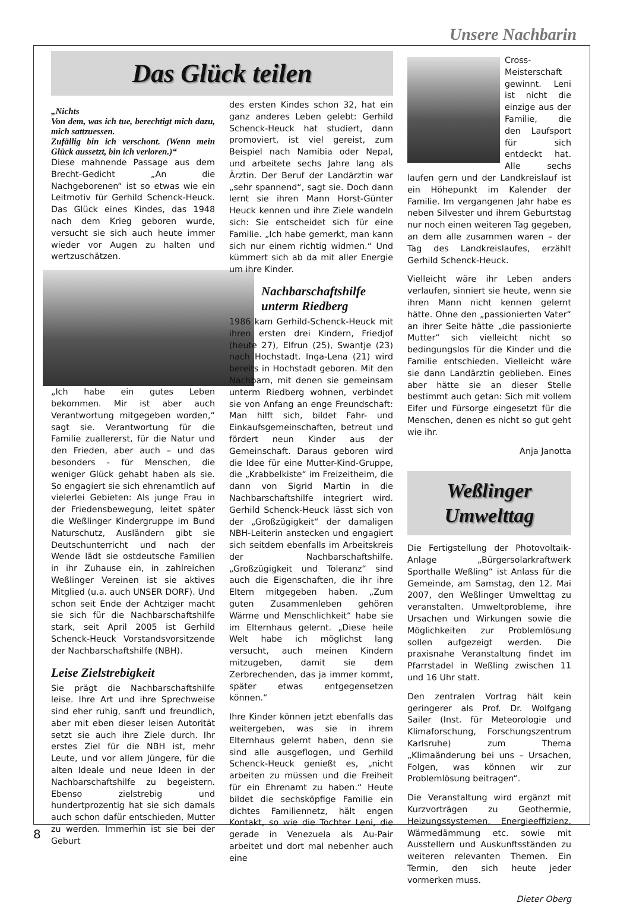Unsere Nachbarin
Das Glück teilen
„Nichts
Von dem, was ich tue, berechtigt mich dazu, mich sattzuessen.
Zufällig bin ich verschont. (Wenn mein Glück aussetzt, bin ich verloren.)“
Diese mahnende Passage aus dem Brecht-Gedicht „An die Nachgeborenen“ ist so etwas wie ein Leitmotiv für Gerhild Schenck-Heuck. Das Glück eines Kindes, das 1948 nach dem Krieg geboren wurde, versucht sie sich auch heute immer wieder vor Augen zu halten und wertzuschätzen.
„Ich habe ein gutes Leben bekommen. Mir ist aber auch Verantwortung mitgegeben worden,“ sagt sie. Verantwortung für die Familie zuallererst, für die Natur und den Frieden, aber auch – und das besonders - für Menschen, die weniger Glück gehabt haben als sie. So engagiert sie sich ehrenamtlich auf vielerlei Gebieten: Als junge Frau in der Friedensbewegung, leitet später die Weßlinger Kindergruppe im Bund Naturschutz, Ausländern gibt sie Deutschunterricht und nach der Wende lädt sie ostdeutsche Familien in ihr Zuhause ein, in zahlreichen Weßlinger Vereinen ist sie aktives Mitglied (u.a. auch UNSER DORF). Und schon seit Ende der Achtziger macht sie sich für die Nachbarschaftshilfe stark, seit April 2005 ist Gerhild Schenck-Heuck Vorstandsvorsitzende der Nachbarschaftshilfe (NBH).
Leise Zielstrebigkeit
Sie prägt die Nachbarschaftshilfe leise. Ihre Art und ihre Sprechweise sind eher ruhig, sanft und freundlich, aber mit eben dieser leisen Autorität setzt sie auch ihre Ziele durch. Ihr erstes Ziel für die NBH ist, mehr Leute, und vor allem Jüngere, für die alten Ideale und neue Ideen in der Nachbarschaftshilfe zu begeistern. Ebenso zielstrebig und hundertprozentig hat sie sich damals auch schon dafür entschieden, Mutter zu werden. Immerhin ist sie bei der Geburt
des ersten Kindes schon 32, hat ein ganz anderes Leben gelebt: Gerhild Schenck-Heuck hat studiert, dann promoviert, ist viel gereist, zum Beispiel nach Namibia oder Nepal, und arbeitete sechs Jahre lang als Ärztin. Der Beruf der Landärztin war „sehr spannend“, sagt sie. Doch dann lernt sie ihren Mann Horst-Günter Heuck kennen und ihre Ziele wandeln sich: Sie entscheidet sich für eine Familie. „Ich habe gemerkt, man kann sich nur einem richtig widmen.“ Und kümmert sich ab da mit aller Energie um ihre Kinder.
Nachbarschaftshilfe unterm Riedberg
1986 kam Gerhild-Schenck-Heuck mit ihren ersten drei Kindern, Friedjof (heute 27), Elfrun (25), Swantje (23) nach Hochstadt. Inga-Lena (21) wird bereits in Hochstadt geboren. Mit den Nachbarn, mit denen sie gemeinsam unterm Riedberg wohnen, verbindet sie von Anfang an enge Freundschaft: Man hilft sich, bildet Fahr- und Einkaufsgemeinschaften, betreut und fördert neun Kinder aus der Gemeinschaft. Daraus geboren wird die Idee für eine Mutter-Kind-Gruppe, die „Krabbelkiste“ im Freizeitheim, die dann von Sigrid Martin in die Nachbarschaftshilfe integriert wird. Gerhild Schenck-Heuck lässt sich von der „Großzügigkeit“ der damaligen NBH-Leiterin anstecken und engagiert sich seitdem ebenfalls im Arbeitskreis der Nachbarschaftshilfe. „Großzügigkeit und Toleranz“ sind auch die Eigenschaften, die ihr ihre Eltern mitgegeben haben. „Zum guten Zusammenleben gehören Wärme und Menschlichkeit“ habe sie im Elternhaus gelernt. „Diese heile Welt habe ich möglichst lang versucht, auch meinen Kindern mitzugeben, damit sie dem Zerbrechenden, das ja immer kommt, später etwas entgegensetzen können.“
Ihre Kinder können jetzt ebenfalls das weitergeben, was sie in ihrem Elternhaus gelernt haben, denn sie sind alle ausgeflogen, und Gerhild Schenck-Heuck genießt es, „nicht arbeiten zu müssen und die Freiheit für ein Ehrenamt zu haben.“ Heute bildet die sechsköpfige Familie ein dichtes Familiennetz, hält engen Kontakt, so wie die Tochter Leni, die gerade in Venezuela als Au-Pair arbeitet und dort mal nebenher auch eine
Cross-Meisterschaft gewinnt. Leni ist nicht die einzige aus der Familie, die den Laufsport für sich entdeckt hat. Alle sechs laufen gern und der Landkreislauf ist ein Höhepunkt im Kalender der Familie. Im vergangenen Jahr habe es neben Silvester und ihrem Geburtstag nur noch einen weiteren Tag gegeben, an dem alle zusammen waren – der Tag des Landkreislaufes, erzählt Gerhild Schenck-Heuck.
Vielleicht wäre ihr Leben anders verlaufen, sinniert sie heute, wenn sie ihren Mann nicht kennen gelernt hätte. Ohne den „passionierten Vater“ an ihrer Seite hätte „die passionierte Mutter“ sich vielleicht nicht so bedingungslos für die Kinder und die Familie entschieden. Vielleicht wäre sie dann Landärztin geblieben. Eines aber hätte sie an dieser Stelle bestimmt auch getan: Sich mit vollem Eifer und Fürsorge eingesetzt für die Menschen, denen es nicht so gut geht wie ihr.
Anja Janotta
Weßlinger Umwelttag
Die Fertigstellung der Photovoltaik-Anlage „Bürgersolarkraftwerk Sporthalle Weßling“ ist Anlass für die Gemeinde, am Samstag, den 12. Mai 2007, den Weßlinger Umwelttag zu veranstalten. Umweltprobleme, ihre Ursachen und Wirkungen sowie die Möglichkeiten zur Problemlösung sollen aufgezeigt werden. Die praxisnahe Veranstaltung findet im Pfarrstadel in Weßling zwischen 11 und 16 Uhr statt.
Den zentralen Vortrag hält kein geringerer als Prof. Dr. Wolfgang Sailer (Inst. für Meteorologie und Klimaforschung, Forschungszentrum Karlsruhe) zum Thema „Klimaänderung bei uns – Ursachen, Folgen, was können wir zur Problemlösung beitragen“.
Die Veranstaltung wird ergänzt mit Kurzvorträgen zu Geothermie, Heizungssystemen, Energieeffizienz, Wärmedämmung etc. sowie mit Ausstellern und Auskunftsständen zu weiteren relevanten Themen. Ein Termin, den sich heute jeder vormerken muss.
Dieter Oberg
8